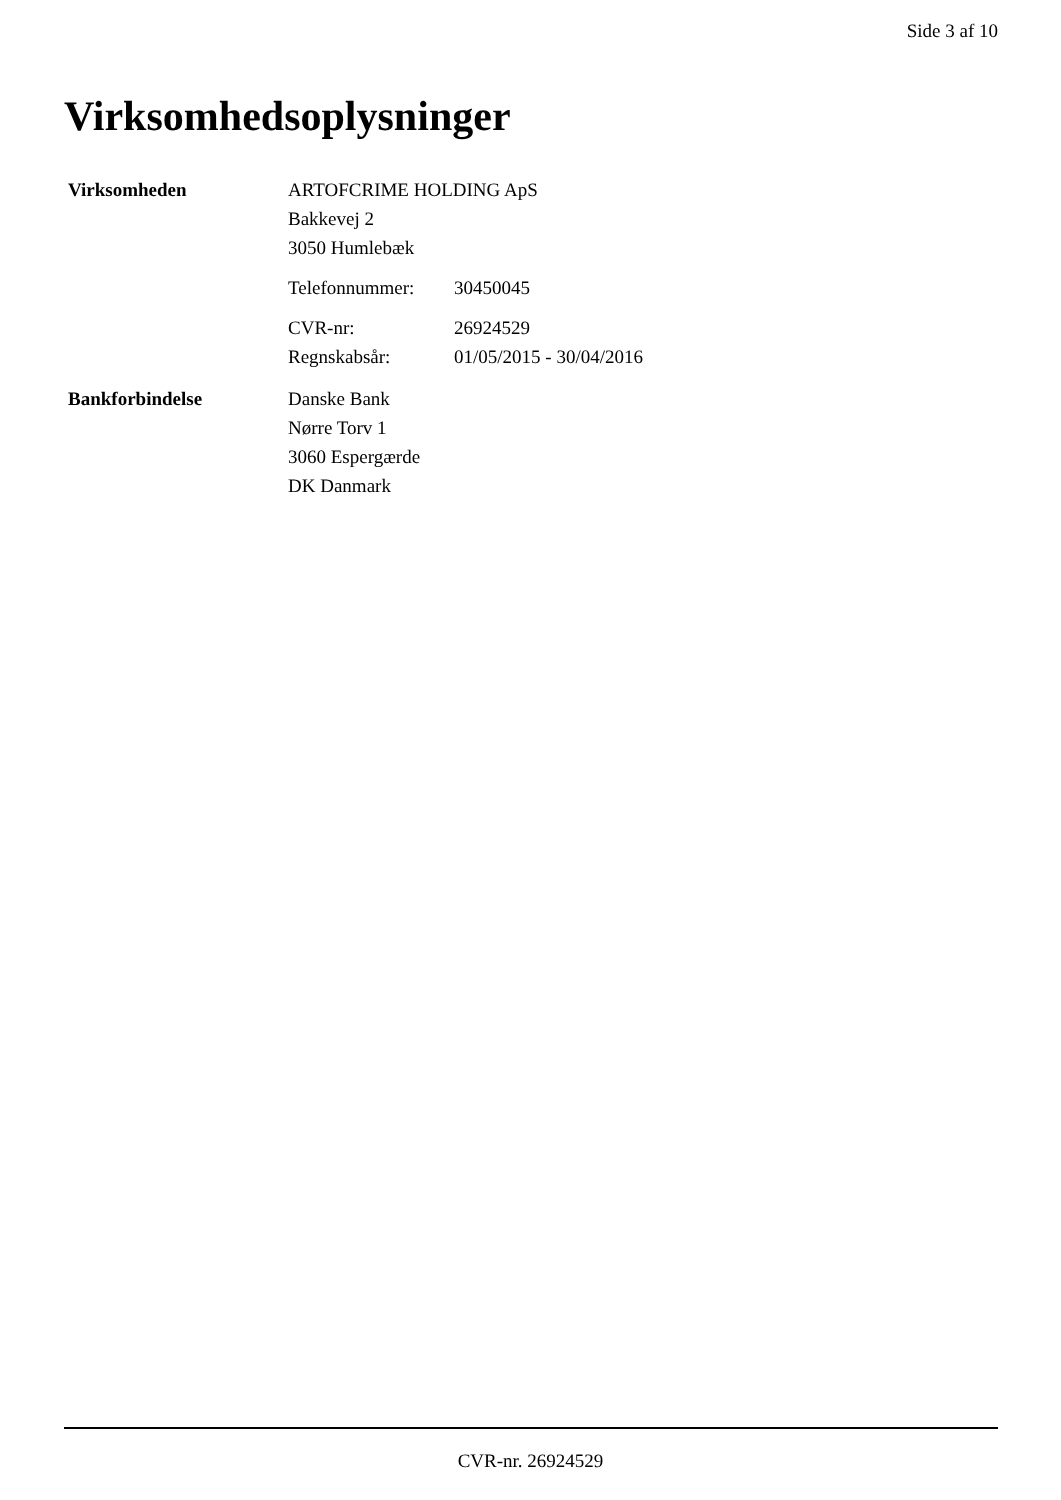Side 3 af 10
Virksomhedsoplysninger
Virksomheden ARTOFCRIME HOLDING ApS
Bakkevej 2
3050 Humlebæk
Telefonnummer: 30450045
CVR-nr: 26924529
Regnskabsår: 01/05/2015 - 30/04/2016
Bankforbindelse Danske Bank
Nørre Torv 1
3060 Espergærde
DK Danmark
CVR-nr. 26924529